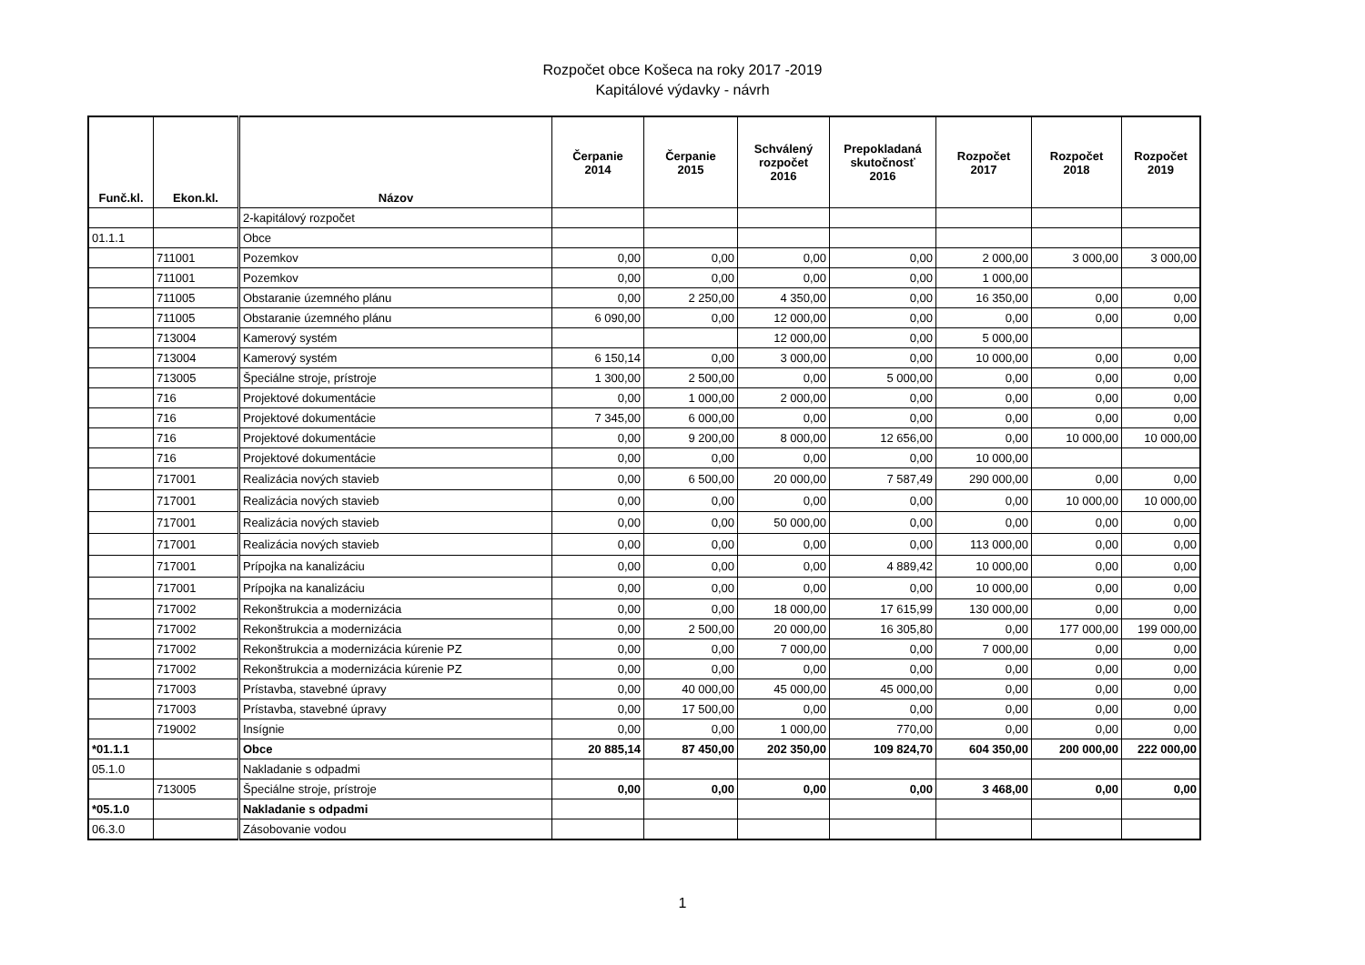Rozpočet obce Košeca na roky 2017 -2019
Kapitálové výdavky - návrh
| Funč.kl. | Ekon.kl. | Názov | Čerpanie 2014 | Čerpanie 2015 | Schválený rozpočet 2016 | Prepokladaná skutočnosť 2016 | Rozpočet 2017 | Rozpočet 2018 | Rozpočet 2019 |
| --- | --- | --- | --- | --- | --- | --- | --- | --- | --- |
| | | 2-kapitálový rozpočet | | | | | | | |
| 01.1.1 | | Obce | | | | | | | |
| | 711001 | Pozemkov | 0,00 | 0,00 | 0,00 | 0,00 | 2 000,00 | 3 000,00 | 3 000,00 |
| | 711001 | Pozemkov | 0,00 | 0,00 | 0,00 | 0,00 | 1 000,00 | | |
| | 711005 | Obstaranie územného plánu | 0,00 | 2 250,00 | 4 350,00 | 0,00 | 16 350,00 | 0,00 | 0,00 |
| | 711005 | Obstaranie územného plánu | 6 090,00 | 0,00 | 12 000,00 | 0,00 | 0,00 | 0,00 | 0,00 |
| | 713004 | Kamerový systém | | | 12 000,00 | 0,00 | 5 000,00 | | |
| | 713004 | Kamerový systém | 6 150,14 | 0,00 | 3 000,00 | 0,00 | 10 000,00 | 0,00 | 0,00 |
| | 713005 | Špeciálne stroje, prístroje | 1 300,00 | 2 500,00 | 0,00 | 5 000,00 | 0,00 | 0,00 | 0,00 |
| | 716 | Projektové dokumentácie | 0,00 | 1 000,00 | 2 000,00 | 0,00 | 0,00 | 0,00 | 0,00 |
| | 716 | Projektové dokumentácie | 7 345,00 | 6 000,00 | 0,00 | 0,00 | 0,00 | 0,00 | 0,00 |
| | 716 | Projektové dokumentácie | 0,00 | 9 200,00 | 8 000,00 | 12 656,00 | 0,00 | 10 000,00 | 10 000,00 |
| | 716 | Projektové dokumentácie | 0,00 | 0,00 | 0,00 | 0,00 | 10 000,00 | | |
| | 717001 | Realizácia nových stavieb | 0,00 | 6 500,00 | 20 000,00 | 7 587,49 | 290 000,00 | 0,00 | 0,00 |
| | 717001 | Realizácia nových stavieb | 0,00 | 0,00 | 0,00 | 0,00 | 0,00 | 10 000,00 | 10 000,00 |
| | 717001 | Realizácia nových stavieb | 0,00 | 0,00 | 50 000,00 | 0,00 | 0,00 | 0,00 | 0,00 |
| | 717001 | Realizácia nových stavieb | 0,00 | 0,00 | 0,00 | 0,00 | 113 000,00 | 0,00 | 0,00 |
| | 717001 | Prípojka na kanalizáciu | 0,00 | 0,00 | 0,00 | 4 889,42 | 10 000,00 | 0,00 | 0,00 |
| | 717001 | Prípojka na kanalizáciu | 0,00 | 0,00 | 0,00 | 0,00 | 10 000,00 | 0,00 | 0,00 |
| | 717002 | Rekonštrukcia a modernizácia | 0,00 | 0,00 | 18 000,00 | 17 615,99 | 130 000,00 | 0,00 | 0,00 |
| | 717002 | Rekonštrukcia a modernizácia | 0,00 | 2 500,00 | 20 000,00 | 16 305,80 | 0,00 | 177 000,00 | 199 000,00 |
| | 717002 | Rekonštrukcia a modernizácia kúrenie PZ | 0,00 | 0,00 | 7 000,00 | 0,00 | 7 000,00 | 0,00 | 0,00 |
| | 717002 | Rekonštrukcia a modernizácia kúrenie PZ | 0,00 | 0,00 | 0,00 | 0,00 | 0,00 | 0,00 | 0,00 |
| | 717003 | Prístavba, stavebné úpravy | 0,00 | 40 000,00 | 45 000,00 | 45 000,00 | 0,00 | 0,00 | 0,00 |
| | 717003 | Prístavba, stavebné úpravy | 0,00 | 17 500,00 | 0,00 | 0,00 | 0,00 | 0,00 | 0,00 |
| | 719002 | Insígnie | 0,00 | 0,00 | 1 000,00 | 770,00 | 0,00 | 0,00 | 0,00 |
| *01.1.1 | | Obce | 20 885,14 | 87 450,00 | 202 350,00 | 109 824,70 | 604 350,00 | 200 000,00 | 222 000,00 |
| 05.1.0 | | Nakladanie s odpadmi | | | | | | | |
| | 713005 | Špeciálne stroje, prístroje | 0,00 | 0,00 | 0,00 | 0,00 | 3 468,00 | 0,00 | 0,00 |
| *05.1.0 | | Nakladanie s odpadmi | | | | | | | |
| 06.3.0 | | Zásobovanie vodou | | | | | | | |
1